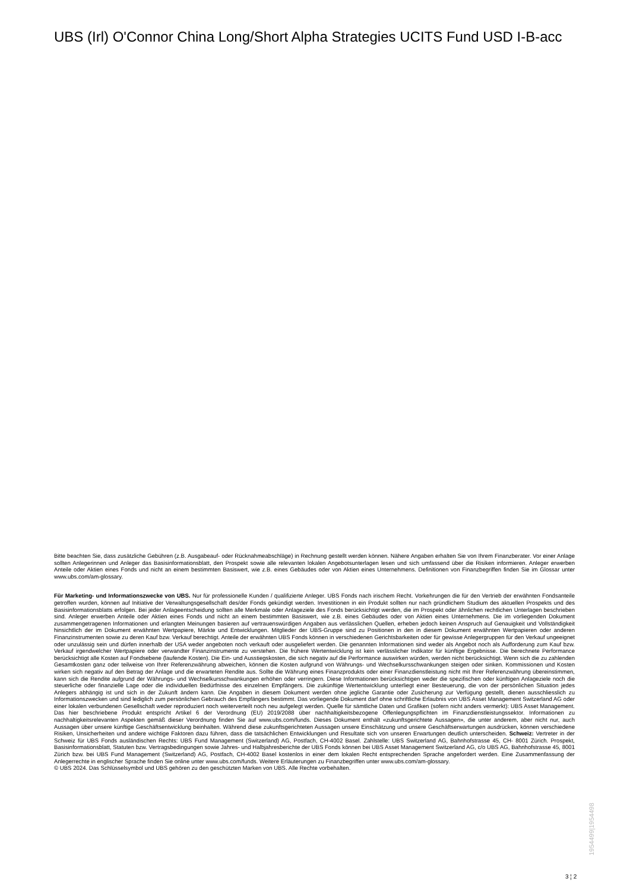UBS (Irl) O'Connor China Long/Short Alpha Strategies UCITS Fund USD I-B-acc
Bitte beachten Sie, dass zusätzliche Gebühren (z.B. Ausgabeauf- oder Rücknahmeabschläge) in Rechnung gestellt werden können. Nähere Angaben erhalten Sie von Ihrem Finanzberater. Vor einer Anlage sollten Anlegerinnen und Anleger das Basisinformationsblatt, den Prospekt sowie alle relevanten lokalen Angebotsunterlagen lesen und sich umfassend über die Risiken informieren. Anleger erwerben Anteile oder Aktien eines Fonds und nicht an einem bestimmten Basiswert, wie z.B. eines Gebäudes oder von Aktien eines Unternehmens. Definitionen von Finanzbegriffen finden Sie im Glossar unter www.ubs.com/am-glossary.
Für Marketing- und Informationszwecke von UBS. Nur für professionelle Kunden / qualifizierte Anleger. UBS Fonds nach irischem Recht. Vorkehrungen die für den Vertrieb der erwähnten Fondsanteile getroffen wurden, können auf Initiative der Verwaltungsgesellschaft des/der Fonds gekündigt werden. Investitionen in ein Produkt sollten nur nach gründlichem Studium des aktuellen Prospekts und des Basisinformationsblatts erfolgen. Bei jeder Anlageentscheidung sollten alle Merkmale oder Anlageziele des Fonds berücksichtigt werden, die im Prospekt oder ähnlichen rechtlichen Unterlagen beschrieben sind. Anleger erwerben Anteile oder Aktien eines Fonds und nicht an einem bestimmten Basiswert, wie z.B. eines Gebäudes oder von Aktien eines Unternehmens. Die im vorliegenden Dokument zusammengetragenen Informationen und erlangten Meinungen basieren auf vertrauenswürdigen Angaben aus verlässlichen Quellen, erheben jedoch keinen Anspruch auf Genauigkeit und Vollständigkeit hinsichtlich der im Dokument erwähnten Wertpapiere, Märkte und Entwicklungen. Mitglieder der UBS-Gruppe sind zu Positionen in den in diesem Dokument erwähnten Wertpapieren oder anderen Finanzinstrumenten sowie zu deren Kauf bzw. Verkauf berechtigt. Anteile der erwähnten UBS Fonds können in verschiedenen Gerichtsbarkeiten oder für gewisse Anlegergruppen für den Verkauf ungeeignet oder unzulässig sein und dürfen innerhalb der USA weder angeboten noch verkauft oder ausgeliefert werden. Die genannten Informationen sind weder als Angebot noch als Aufforderung zum Kauf bzw. Verkauf irgendwelcher Wertpapiere oder verwandter Finanzinstrumente zu verstehen. Die frühere Wertentwicklung ist kein verlässlicher Indikator für künftige Ergebnisse. Die berechnete Performance berücksichtigt alle Kosten auf Fondsebene (laufende Kosten). Die Ein- und Ausstiegskosten, die sich negativ auf die Performance auswirken würden, werden nicht berücksichtigt. Wenn sich die zu zahlenden Gesamtkosten ganz oder teilweise von Ihrer Referenzwährung abweichen, können die Kosten aufgrund von Währungs- und Wechselkursschwankungen steigen oder sinken. Kommissionen und Kosten wirken sich negativ auf den Betrag der Anlage und die erwarteten Rendite aus. Sollte die Währung eines Finanzprodukts oder einer Finanzdienstleistung nicht mit Ihrer Referenzwährung übereinstimmen, kann sich die Rendite aufgrund der Währungs- und Wechselkursschwankungen erhöhen oder verringern. Diese Informationen berücksichtigen weder die spezifischen oder künftigen Anlageziele noch die steuerliche oder finanzielle Lage oder die individuellen Bedürfnisse des einzelnen Empfängers. Die zukünftige Wertentwicklung unterliegt einer Besteuerung, die von der persönlichen Situation jedes Anlegers abhängig ist und sich in der Zukunft ändern kann. Die Angaben in diesem Dokument werden ohne jegliche Garantie oder Zusicherung zur Verfügung gestellt, dienen ausschliesslich zu Informationszwecken und sind lediglich zum persönlichen Gebrauch des Empfängers bestimmt. Das vorliegende Dokument darf ohne schriftliche Erlaubnis von UBS Asset Management Switzerland AG oder einer lokalen verbundenen Gesellschaft weder reproduziert noch weiterverteilt noch neu aufgelegt werden. Quelle für sämtliche Daten und Grafiken (sofern nicht anders vermerkt): UBS Asset Management. Das hier beschriebene Produkt entspricht Artikel 6 der Verordnung (EU) 2019/2088 über nachhaltigkeitsbezogene Offenlegungspflichten im Finanzdienstleistungssektor. Informationen zu nachhaltigkeitsrelevanten Aspekten gemäß dieser Verordnung finden Sie auf www.ubs.com/funds. Dieses Dokument enthält «zukunftsgerichtete Aussagen», die unter anderem, aber nicht nur, auch Aussagen über unsere künftige Geschäftsentwicklung beinhalten. Während diese zukunftsgerichteten Aussagen unsere Einschätzung und unsere Geschäftserwartungen ausdrücken, können verschiedene Risiken, Unsicherheiten und andere wichtige Faktoren dazu führen, dass die tatsächlichen Entwicklungen und Resultate sich von unseren Erwartungen deutlich unterscheiden. Schweiz: Vertreter in der Schweiz für UBS Fonds ausländischen Rechts: UBS Fund Management (Switzerland) AG, Postfach, CH-4002 Basel. Zahlstelle: UBS Switzerland AG, Bahnhofstrasse 45, CH- 8001 Zürich. Prospekt, Basisinformationsblatt, Statuten bzw. Vertragsbedingungen sowie Jahres- und Halbjahresberichte der UBS Fonds können bei UBS Asset Management Switzerland AG, c/o UBS AG, Bahnhofstrasse 45, 8001 Zürich bzw. bei UBS Fund Management (Switzerland) AG, Postfach, CH-4002 Basel kostenlos in einer dem lokalen Recht entsprechenden Sprache angefordert werden. Eine Zusammenfassung der Anlegerrechte in englischer Sprache finden Sie online unter www.ubs.com/funds. Weitere Erläuterungen zu Finanzbegriffen unter www.ubs.com/am-glossary.
© UBS 2024. Das Schlüsselsymbol und UBS gehören zu den geschützten Marken von UBS. Alle Rechte vorbehalten.
1954499|1954498
3 ¦ 2